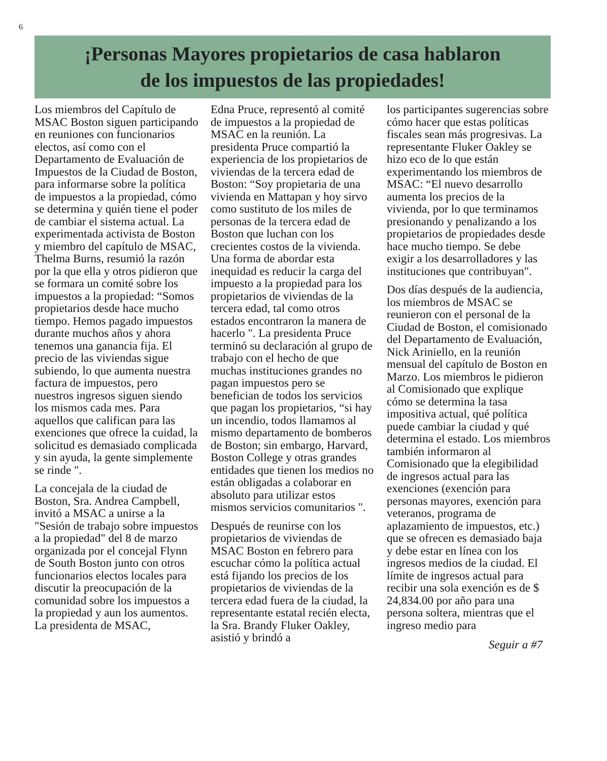6
¡Personas Mayores propietarios de casa hablaron
de los impuestos de las propiedades!
Los miembros del Capítulo de MSAC Boston siguen participando en reuniones con funcionarios electos, así como con el Departamento de Evaluación de Impuestos de la Ciudad de Boston, para informarse sobre la política de impuestos a la propiedad, cómo se determina y quién tiene el poder de cambiar el sistema actual. La experimentada activista de Boston y miembro del capítulo de MSAC, Thelma Burns, resumió la razón por la que ella y otros pidieron que se formara un comité sobre los impuestos a la propiedad: “Somos propietarios desde hace mucho tiempo. Hemos pagado impuestos durante muchos años y ahora tenemos una ganancia fija. El precio de las viviendas sigue subiendo, lo que aumenta nuestra factura de impuestos, pero nuestros ingresos siguen siendo los mismos cada mes. Para aquellos que califican para las exenciones que ofrece la cuidad, la solicitud es demasiado complicada y sin ayuda, la gente simplemente se rinde ".
La concejala de la ciudad de Boston, Sra. Andrea Campbell, invitó a MSAC a unirse a la "Sesión de trabajo sobre impuestos a la propiedad" del 8 de marzo organizada por el concejal Flynn de South Boston junto con otros funcionarios electos locales para discutir la preocupación de la comunidad sobre los impuestos a la propiedad y aun los aumentos. La presidenta de MSAC,
Edna Pruce, representó al comité de impuestos a la propiedad de MSAC en la reunión. La presidenta Pruce compartió la experiencia de los propietarios de viviendas de la tercera edad de Boston: “Soy propietaria de una vivienda en Mattapan y hoy sirvo como sustituto de los miles de personas de la tercera edad de Boston que luchan con los crecientes costos de la vivienda. Una forma de abordar esta inequidad es reducir la carga del impuesto a la propiedad para los propietarios de viviendas de la tercera edad, tal como otros estados encontraron la manera de hacerlo ". La presidenta Pruce terminó su declaración al grupo de trabajo con el hecho de que muchas instituciones grandes no pagan impuestos pero se benefician de todos los servicios que pagan los propietarios, “si hay un incendio, todos llamamos al mismo departamento de bomberos de Boston; sin embargo, Harvard, Boston College y otras grandes entidades que tienen los medios no están obligadas a colaborar en absoluto para utilizar estos mismos servicios comunitarios ".
Después de reunirse con los propietarios de viviendas de MSAC Boston en febrero para escuchar cómo la política actual está fijando los precios de los propietarios de viviendas de la tercera edad fuera de la ciudad, la representante estatal recién electa, la Sra. Brandy Fluker Oakley, asistió y brindó a
los participantes sugerencias sobre cómo hacer que estas políticas fiscales sean más progresivas. La representante Fluker Oakley se hizo eco de lo que están experimentando los miembros de MSAC: “El nuevo desarrollo aumenta los precios de la vivienda, por lo que terminamos presionando y penalizando a los propietarios de propiedades desde hace mucho tiempo. Se debe exigir a los desarrolladores y las instituciones que contribuyan".
Dos días después de la audiencia, los miembros de MSAC se reunieron con el personal de la Ciudad de Boston, el comisionado del Departamento de Evaluación, Nick Ariniello, en la reunión mensual del capítulo de Boston en Marzo. Los miembros le pidieron al Comisionado que explique cómo se determina la tasa impositiva actual, qué política puede cambiar la ciudad y qué determina el estado. Los miembros también informaron al Comisionado que la elegibilidad de ingresos actual para las exenciones (exención para personas mayores, exención para veteranos, programa de aplazamiento de impuestos, etc.) que se ofrecen es demasiado baja y debe estar en línea con los ingresos medios de la ciudad. El límite de ingresos actual para recibir una sola exención es de $ 24,834.00 por año para una persona soltera, mientras que el ingreso medio para
Seguir a #7